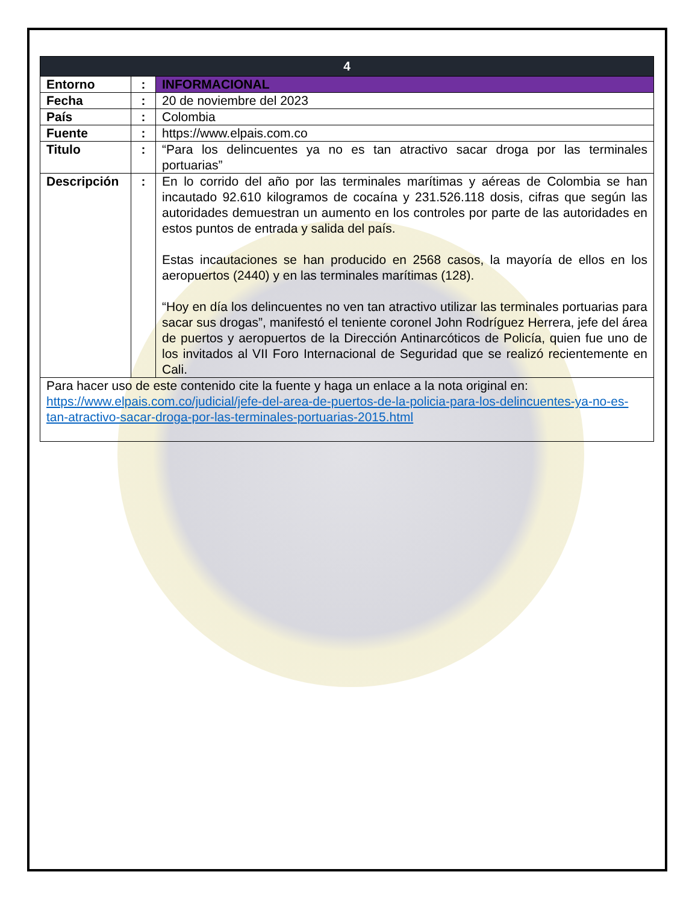| 4 | | |
| Entorno | : | INFORMACIONAL |
| Fecha | : | 20 de noviembre del 2023 |
| País | : | Colombia |
| Fuente | : | https://www.elpais.com.co |
| Titulo | : | “Para los delincuentes ya no es tan atractivo sacar droga por las terminales portuarias” |
| Descripción | : | En lo corrido del año por las terminales marítimas y aéreas de Colombia se han incautado 92.610 kilogramos de cocaína y 231.526.118 dosis, cifras que según las autoridades demuestran un aumento en los controles por parte de las autoridades en estos puntos de entrada y salida del país. Estas incautaciones se han producido en 2568 casos, la mayoría de ellos en los aeropuertos (2440) y en las terminales marítimas (128). “Hoy en día los delincuentes no ven tan atractivo utilizar las terminales portuarias para sacar sus drogas”, manifestó el teniente coronel John Rodríguez Herrera, jefe del área de puertos y aeropuertos de la Dirección Antinarcóticos de Policía, quien fue uno de los invitados al VII Foro Internacional de Seguridad que se realizó recientemente en Cali. |
| Para hacer uso de este contenido cite la fuente y haga un enlace a la nota original en: https://www.elpais.com.co/judicial/jefe-del-area-de-puertos-de-la-policia-para-los-delincuentes-ya-no-es-tan-atractivo-sacar-droga-por-las-terminales-portuarias-2015.html | | |